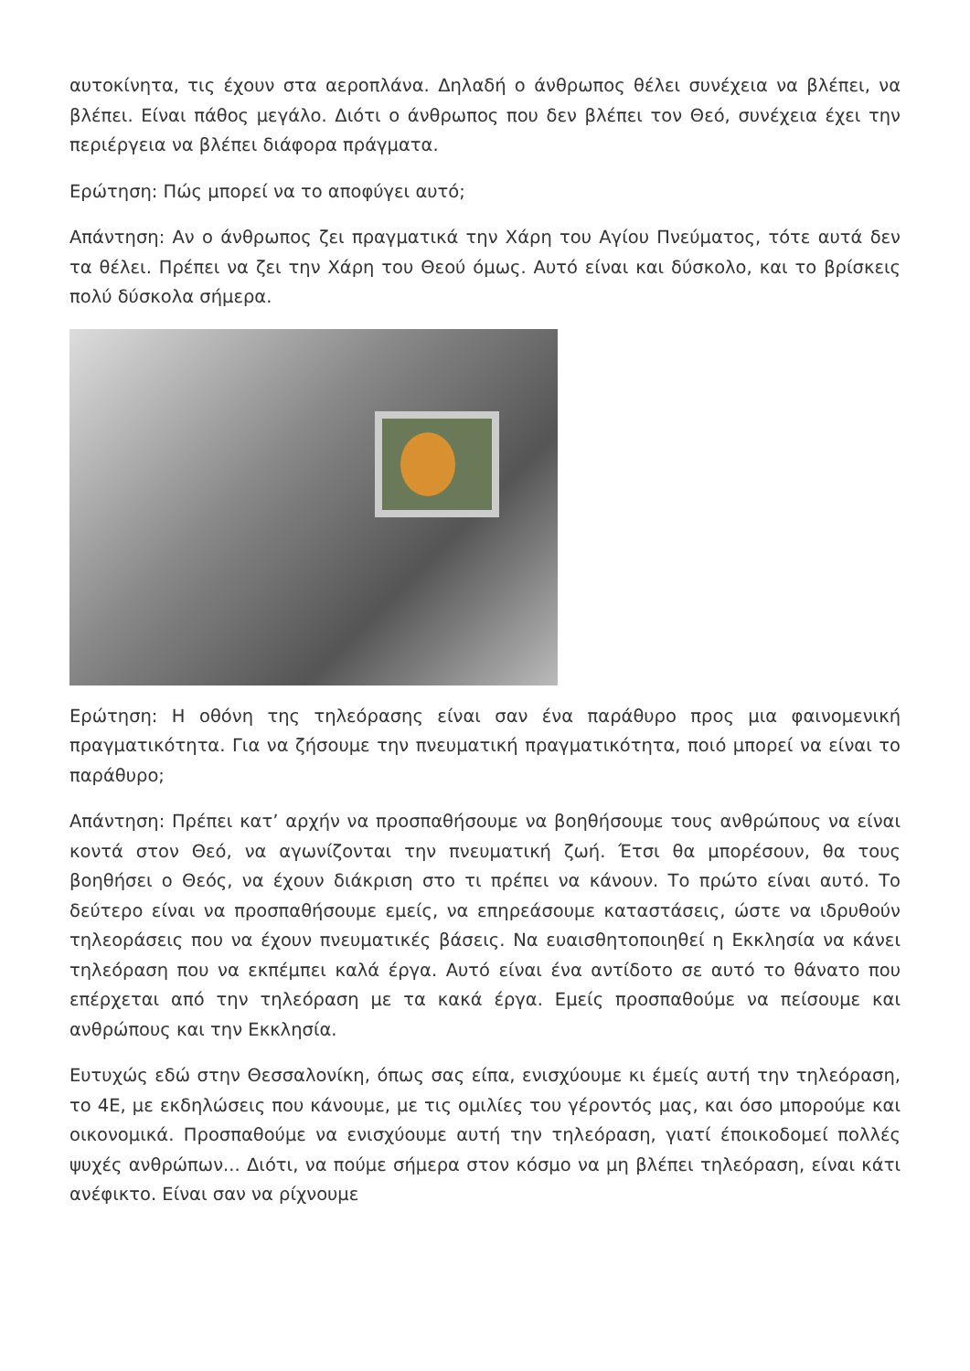αυτοκίνητα, τις έχουν στα αεροπλάνα. Δηλαδή ο άνθρωπος θέλει συνέχεια να βλέπει, να βλέπει. Είναι πάθος μεγάλο. Διότι ο άνθρωπος που δεν βλέπει τον Θεό, συνέχεια έχει την περιέργεια να βλέπει διάφορα πράγματα.
Ερώτηση: Πώς μπορεί να το αποφύγει αυτό;
Απάντηση: Αν ο άνθρωπος ζει πραγματικά την Χάρη του Αγίου Πνεύματος, τότε αυτά δεν τα θέλει. Πρέπει να ζει την Χάρη του Θεού όμως. Αυτό είναι και δύσκολο, και το βρίσκεις πολύ δύσκολα σήμερα.
Ερώτηση: Η οθόνη της τηλεόρασης είναι σαν ένα παράθυρο προς μια φαινομενική πραγματικότητα. Για να ζήσουμε την πνευματική πραγματικότητα, ποιό μπορεί να είναι το παράθυρο;
Απάντηση: Πρέπει κατ’ αρχήν να προσπαθήσουμε να βοηθήσουμε τους ανθρώπους να είναι κοντά στον Θεό, να αγωνίζονται την πνευματική ζωή. Έτσι θα μπορέσουν, θα τους βοηθήσει ο Θεός, να έχουν διάκριση στο τι πρέπει να κάνουν. Το πρώτο είναι αυτό. Το δεύτερο είναι να προσπαθήσουμε εμείς, να επηρεάσουμε καταστάσεις, ώστε να ιδρυθούν τηλεοράσεις που να έχουν πνευματικές βάσεις. Να ευαισθητοποιηθεί η Εκκλησία να κάνει τηλεόραση που να εκπέμπει καλά έργα. Αυτό είναι ένα αντίδοτο σε αυτό το θάνατο που επέρχεται από την τηλεόραση με τα κακά έργα. Εμείς προσπαθούμε να πείσουμε και ανθρώπους και την Εκκλησία.
Ευτυχώς εδώ στην Θεσσαλονίκη, όπως σας είπα, ενισχύουμε κι έμείς αυτή την τηλεόραση, το 4Ε, με εκδηλώσεις που κάνουμε, με τις ομιλίες του γέροντός μας, και όσο μπορούμε και οικονομικά. Προσπαθούμε να ενισχύουμε αυτή την τηλεόραση, γιατί έποικοδομεί πολλές ψυχές ανθρώπων... Διότι, να πούμε σήμερα στον κόσμο να μη βλέπει τηλεόραση, είναι κάτι ανέφικτο. Είναι σαν να ρίχνουμε